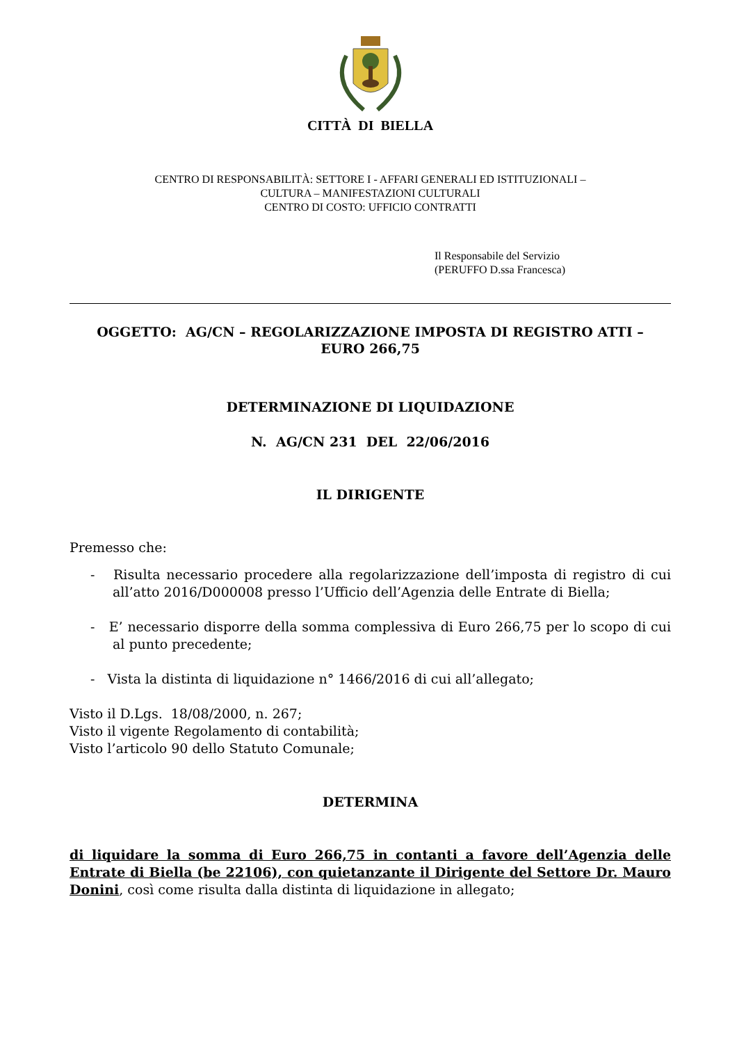CITTÀ DI BIELLA
CENTRO DI RESPONSABILITÀ: SETTORE I - AFFARI GENERALI ED ISTITUZIONALI –
CULTURA – MANIFESTAZIONI CULTURALI
CENTRO DI COSTO: UFFICIO CONTRATTI
Il Responsabile del Servizio
(PERUFFO D.ssa Francesca)
OGGETTO: AG/CN – REGOLARIZZAZIONE IMPOSTA DI REGISTRO ATTI –
EURO 266,75
DETERMINAZIONE DI LIQUIDAZIONE
N. AG/CN 231 DEL 22/06/2016
IL DIRIGENTE
Premesso che:
- Risulta necessario procedere alla regolarizzazione dell’imposta di registro di cui all’atto 2016/D000008 presso l’Ufficio dell’Agenzia delle Entrate di Biella;
- E’ necessario disporre della somma complessiva di Euro 266,75 per lo scopo di cui al punto precedente;
- Vista la distinta di liquidazione n° 1466/2016 di cui all’allegato;
Visto il D.Lgs. 18/08/2000, n. 267;
Visto il vigente Regolamento di contabilità;
Visto l’articolo 90 dello Statuto Comunale;
DETERMINA
di liquidare la somma di Euro 266,75 in contanti a favore dell’Agenzia delle Entrate di Biella (be 22106), con quietanzante il Dirigente del Settore Dr. Mauro Donini, così come risulta dalla distinta di liquidazione in allegato;